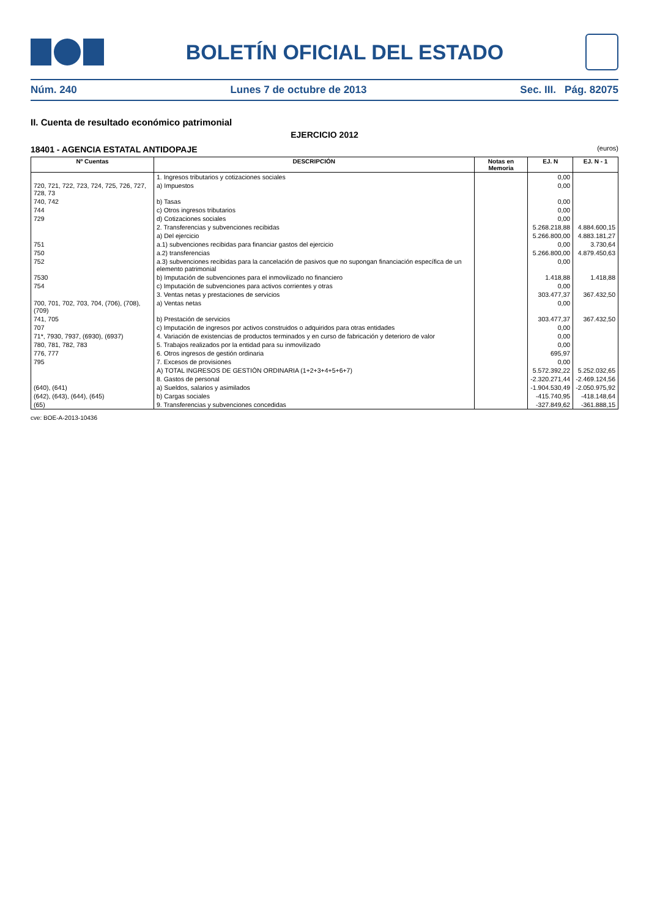BOLETÍN OFICIAL DEL ESTADO
Núm. 240 Lunes 7 de octubre de 2013 Sec. III. Pág. 82075
II. Cuenta de resultado económico patrimonial
EJERCICIO 2012
18401 - AGENCIA ESTATAL ANTIDOPAJE (euros)
| Nº Cuentas | DESCRIPCIÓN | Notas en Memoria | EJ. N | EJ. N - 1 |
| --- | --- | --- | --- | --- |
| | 1. Ingresos tributarios y cotizaciones sociales | | 0,00 | |
| 720, 721, 722, 723, 724, 725, 726, 727, 728, 73 | a) Impuestos | | 0,00 | |
| 740, 742 | b) Tasas | | 0,00 | |
| 744 | c) Otros ingresos tributarios | | 0,00 | |
| 729 | d) Cotizaciones sociales | | 0,00 | |
| | 2. Transferencias y subvenciones recibidas | | 5.268.218,88 | 4.884.600,15 |
| | a) Del ejercicio | | 5.266.800,00 | 4.883.181,27 |
| 751 | a.1) subvenciones recibidas para financiar gastos del ejercicio | | 0,00 | 3.730,64 |
| 750 | a.2) transferencias | | 5.266.800,00 | 4.879.450,63 |
| 752 | a.3) subvenciones recibidas para la cancelación de pasivos que no supongan financiación específica de un elemento patrimonial | | 0,00 | |
| 7530 | b) Imputación de subvenciones para el inmovilizado no financiero | | 1.418,88 | 1.418,88 |
| 754 | c) Imputación de subvenciones para activos corrientes y otras | | 0,00 | |
| | 3. Ventas netas y prestaciones de servicios | | 303.477,37 | 367.432,50 |
| 700, 701, 702, 703, 704, (706), (708), (709) | a) Ventas netas | | 0,00 | |
| 741, 705 | b) Prestación de servicios | | 303.477,37 | 367.432,50 |
| 707 | c) Imputación de ingresos por activos construidos o adquiridos para otras entidades | | 0,00 | |
| 71*, 7930, 7937, (6930), (6937) | 4. Variación de existencias de productos terminados y en curso de fabricación y deterioro de valor | | 0,00 | |
| 780, 781, 782, 783 | 5. Trabajos realizados por la entidad para su inmovilizado | | 0,00 | |
| 776, 777 | 6. Otros ingresos de gestión ordinaria | | 695,97 | |
| 795 | 7. Excesos de provisiones | | 0,00 | |
| | A) TOTAL INGRESOS DE GESTIÓN ORDINARIA (1+2+3+4+5+6+7) | | 5.572.392,22 | 5.252.032,65 |
| | 8. Gastos de personal | | -2.320.271,44 | -2.469.124,56 |
| (640), (641) | a) Sueldos, salarios y asimilados | | -1.904.530,49 | -2.050.975,92 |
| (642), (643), (644), (645) | b) Cargas sociales | | -415.740,95 | -418.148,64 |
| (65) | 9. Transferencias y subvenciones concedidas | | -327.849,62 | -361.888,15 |
cve: BOE-A-2013-10436